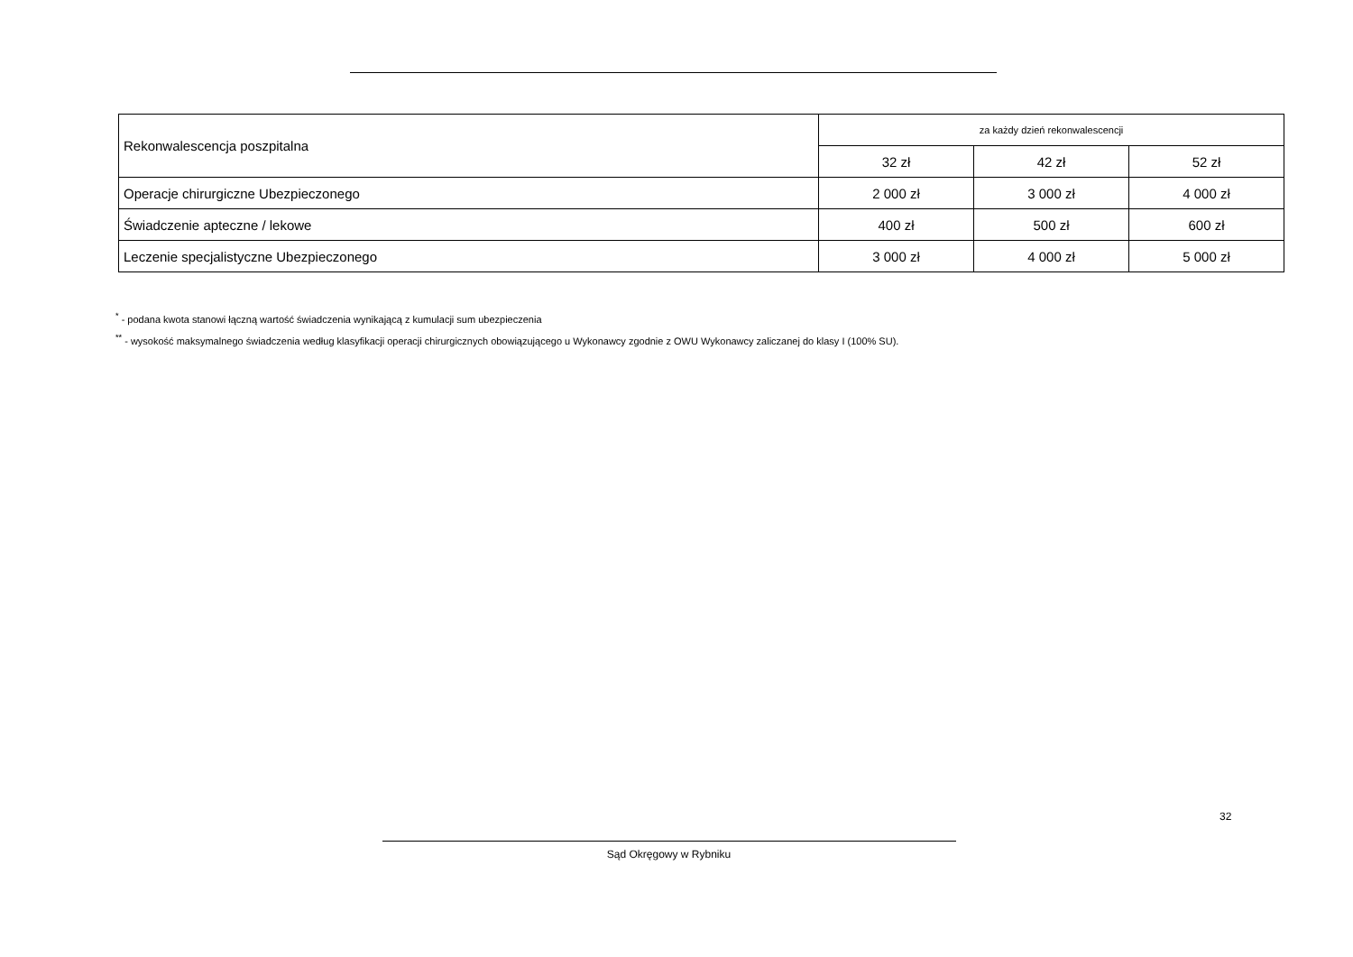| Rekonwalescencja poszpitalna | za każdy dzień rekonwalescencji | | |
| | 32 zł | 42 zł | 52 zł |
| Operacje chirurgiczne Ubezpieczonego | 2 000 zł | 3 000 zł | 4 000 zł |
| Świadczenie apteczne / lekowe | 400 zł | 500 zł | 600 zł |
| Leczenie specjalistyczne Ubezpieczonego | 3 000 zł | 4 000 zł | 5 000 zł |
<sup>*</sup> - podana kwota stanowi łączną wartość świadczenia wynikającą z kumulacji sum ubezpieczenia
<sup>**</sup> - wysokość maksymalnego świadczenia według klasyfikacji operacji chirurgicznych obowiązującego u Wykonawcy zgodnie z OWU Wykonawcy zaliczanej do klasy I (100% SU).
32
Sąd Okręgowy w Rybniku